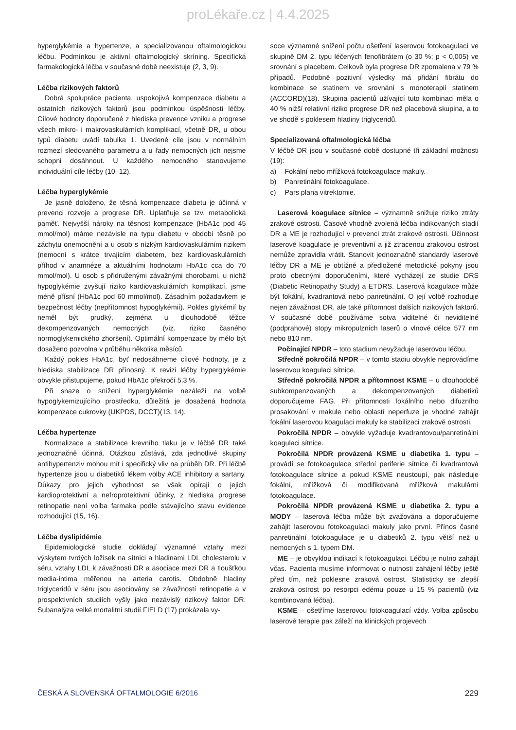proLékaře.cz | 4.4.2025
hyperglykémie a hypertenze, a specializovanou oftalmologickou léčbu. Podmínkou je aktivní oftalmologický skríning. Specifická farmakologická léčba v současné době neexistuje (2, 3, 9).
Léčba rizikových faktorů
Dobrá spolupráce pacienta, uspokojivá kompenzace diabetu a ostatních rizikových faktorů jsou podmínkou úspěšnosti léčby. Cílové hodnoty doporučené z hlediska prevence vzniku a progrese všech mikro- i makrovaskulárních komplikací, včetně DR, u obou typů diabetu uvádí tabulka 1. Uvedené cíle jsou v normálním rozmezí sledovaného parametru a u řady nemocných jich nejsme schopni dosáhnout. U každého nemocného stanovujeme individuální cíle léčby (10–12).
Léčba hyperglykémie
Je jasně doloženo, že těsná kompenzace diabetu je účinná v prevenci rozvoje a progrese DR. Uplatňuje se tzv. metabolická paměť. Nejvyšší nároky na těsnost kompenzace (HbA1c pod 45 mmol/mol) máme nezávisle na typu diabetu v období těsně po záchytu onemocnění a u osob s nízkým kardiovaskulárním rizikem (nemocní s krátce trvajícím diabetem, bez kardiovaskulárních příhod v anamnéze a aktuálními hodnotami HbA1c cca do 70 mmol/mol). U osob s přidruženými závažnými chorobami, u nichž hypoglykémie zvyšují riziko kardiovaskulárních komplikací, jsme méně přísní (HbA1c pod 60 mmol/mol). Zásadním požadavkem je bezpečnost léčby (nepřítomnost hypoglykémií). Pokles glykémií by neměl být prudký, zejména u dlouhodobě těžce dekompenzovaných nemocných (viz. riziko časného normoglykemického zhoršení). Optimální kompenzace by mělo být dosaženo pozvolna v průběhu několika měsíců.
Každý pokles HbA1c, byť nedosáhneme cílové hodnoty, je z hlediska stabilizace DR přínosný. K revizi léčby hyperglykémie obvykle přistupujeme, pokud HbA1c překročí 5,3 %.
Při snaze o snížení hyperglykémie nezáleží na volbě hypoglykemizujícího prostředku, důležitá je dosažená hodnota kompenzace cukrovky (UKPDS, DCCT)(13, 14).
Léčba hypertenze
Normalizace a stabilizace krevního tlaku je v léčbě DR také jednoznačně účinná. Otázkou zůstává, zda jednotlivé skupiny antihypertenziv mohou mít i specifický vliv na průběh DR. Při léčbě hypertenze jsou u diabetiků lékem volby ACE inhibitory a sartany. Důkazy pro jejich výhodnost se však opírají o jejich kardioprotektivní a nefroprotektivní účinky, z hlediska progrese retinopatie není volba farmaka podle stávajícího stavu evidence rozhodující (15, 16).
Léčba dyslipidémie
Epidemiologické studie dokládají významné vztahy mezi výskytem tvrdých ložisek na sítnici a hladinami LDL cholesterolu v séru, vztahy LDL k závažnosti DR a asociace mezi DR a tloušťkou media-intima měřenou na arteria carotis. Obdobně hladiny triglyceridů v séru jsou asociovány se závažností retinopatie a v prospektivních studiích vyšly jako nezávislý rizikový faktor DR. Subanalýza velké mortalitní studií FIELD (17) prokázala vy-
soce významné snížení počtu ošetření laserovou fotokoagulací ve skupině DM 2. typu léčených fenofibrátem (o 30 %; p < 0,005) ve srovnání s placebem. Celkově byla progrese DR zpomalena v 79 % případů. Podobně pozitivní výsledky má přidání fibrátu do kombinace se statinem ve srovnání s monoterapií statinem (ACCORD)(18). Skupina pacientů užívající tuto kombinaci měla o 40 % nižší relativní riziko progrese DR než placebová skupina, a to ve shodě s poklesem hladiny triglyceridů.
Specializovaná oftalmologická léčba
V léčbě DR jsou v současné době dostupné tři základní možnosti (19):
a) Fokální nebo mřížková fotokoagulace makuly.
b) Panretinální fotokoagulace.
c) Pars plana vitrektomie.
Laserová koagulace sítnice – významně snižuje riziko ztráty zrakové ostrosti. Časově vhodně zvolená léčba indikovaných stadií DR a ME je rozhodující v prevenci ztrát zrakové ostrosti. Účinnost laserové koagulace je preventivní a již ztracenou zrakovou ostrost nemůže zpravidla vrátit. Stanovit jednoznačně standardy laserové léčby DR a ME je obtížné a předložené metodické pokyny jsou proto obecnými doporučeními, které vycházejí ze studie DRS (Diabetic Retinopathy Study) a ETDRS. Laserová koagulace může být fokální, kvadrantová nebo panretinální. O její volbě rozhoduje nejen závažnost DR, ale také přítomnost dalších rizikových faktorů. V současné době používáme sotva viditelné či neviditelné (podprahové) stopy mikropulzních laserů o vlnové délce 577 nm nebo 810 nm.
Počínající NPDR – toto stadium nevyžaduje laserovou léčbu.
Středně pokročilá NPDR – v tomto stadiu obvykle neprovádíme laserovou koagulaci sítnice.
Středně pokročilá NPDR a přítomnost KSME – u dlouhodobě subkompenzovaných a dekompenzovaných diabetiků doporučujeme FAG. Při přítomnosti fokálního nebo difuzního prosakování v makule nebo oblastí neperfuze je vhodné zahájit fokální laserovou koagulaci makuly ke stabilizaci zrakové ostrosti.
Pokročilá NPDR – obvykle vyžaduje kvadrantovou/panretinální koagulaci sítnice.
Pokročilá NPDR provázená KSME u diabetika 1. typu – provádí se fotokoagulace střední periferie sítnice či kvadrantová fotokoagulace sítnice a pokud KSME neustoupí, pak následuje fokální, mřížková či modifikovaná mřížková makulární fotokoagulace.
Pokročilá NPDR provázená KSME u diabetika 2. typu a MODY – laserová léčba může být zvažována a doporučujeme zahájit laserovou fotokoagulaci makuly jako první. Přínos časné panretinální fotokoagulace je u diabetiků 2. typu větší než u nemocných s 1. typem DM.
ME – je obvyklou indikací k fotokoagulaci. Léčbu je nutno zahájit včas. Pacienta musíme informovat o nutnosti zahájení léčby ještě před tím, než poklesne zraková ostrost. Statisticky se zlepší zraková ostrost po resorpci edému pouze u 15 % pacientů (viz kombinovaná léčba).
KSME – ošetříme laserovou fotokoagulací vždy. Volba způsobu laserové terapie pak záleží na klinických projevech
ČESKÁ A SLOVENSKÁ OFTALMOLOGIE 6/2016 229